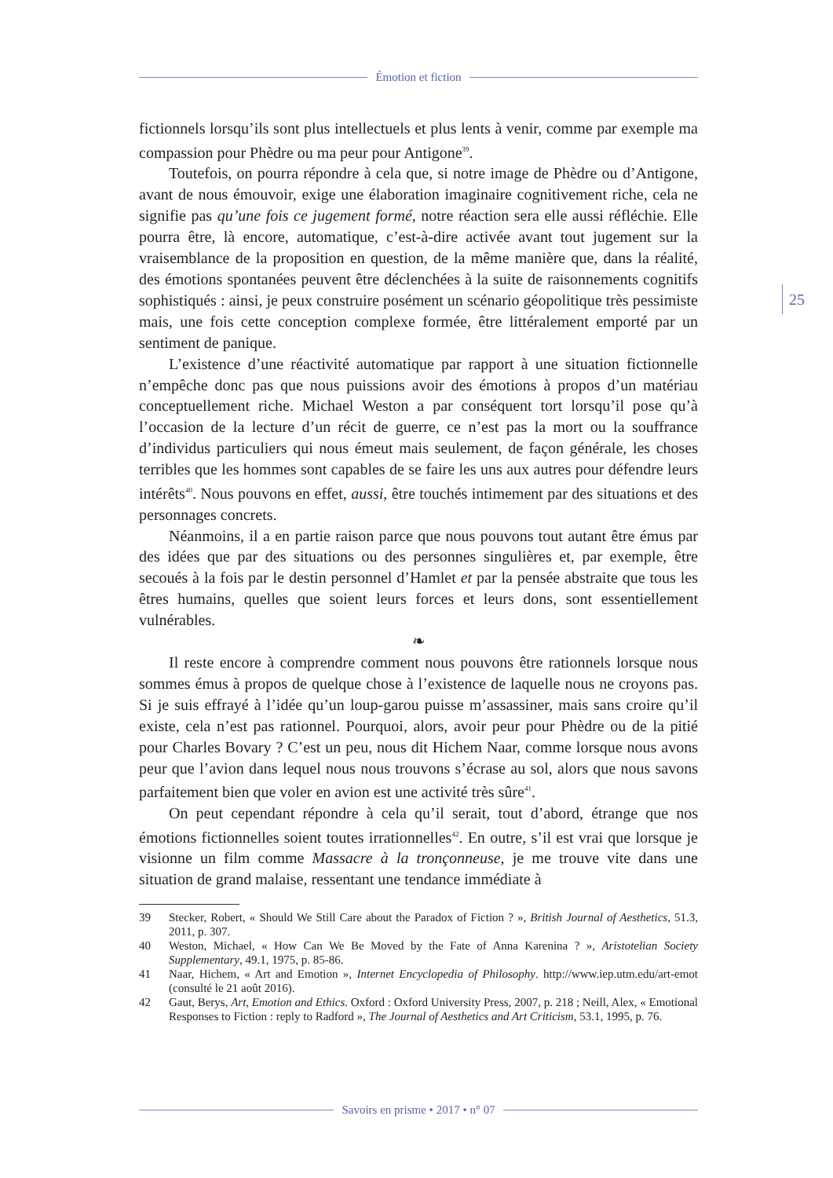Émotion et fiction
25
fictionnels lorsqu’ils sont plus intellectuels et plus lents à venir, comme par exemple ma compassion pour Phèdre ou ma peur pour Antigone<sup>39</sup>.
Toutefois, on pourra répondre à cela que, si notre image de Phèdre ou d’Antigone, avant de nous émouvoir, exige une élaboration imaginaire cognitivement riche, cela ne signifie pas qu’une fois ce jugement formé, notre réaction sera elle aussi réfléchie. Elle pourra être, là encore, automatique, c’est-à-dire activée avant tout jugement sur la vraisemblance de la proposition en question, de la même manière que, dans la réalité, des émotions spontanées peuvent être déclenchées à la suite de raisonnements cognitifs sophistiqués : ainsi, je peux construire posément un scénario géopolitique très pessimiste mais, une fois cette conception complexe formée, être littéralement emporté par un sentiment de panique.
L’existence d’une réactivité automatique par rapport à une situation fictionnelle n’empêche donc pas que nous puissions avoir des émotions à propos d’un matériau conceptuellement riche. Michael Weston a par conséquent tort lorsqu’il pose qu’à l’occasion de la lecture d’un récit de guerre, ce n’est pas la mort ou la souffrance d’individus particuliers qui nous émeut mais seulement, de façon générale, les choses terribles que les hommes sont capables de se faire les uns aux autres pour défendre leurs intérêts<sup>40</sup>. Nous pouvons en effet, aussi, être touchés intimement par des situations et des personnages concrets.
Néanmoins, il a en partie raison parce que nous pouvons tout autant être émus par des idées que par des situations ou des personnes singulières et, par exemple, être secoués à la fois par le destin personnel d’Hamlet et par la pensée abstraite que tous les êtres humains, quelles que soient leurs forces et leurs dons, sont essentiellement vulnérables.
❧
Il reste encore à comprendre comment nous pouvons être rationnels lorsque nous sommes émus à propos de quelque chose à l’existence de laquelle nous ne croyons pas. Si je suis effrayé à l’idée qu’un loup-garou puisse m’assassiner, mais sans croire qu’il existe, cela n’est pas rationnel. Pourquoi, alors, avoir peur pour Phèdre ou de la pitié pour Charles Bovary ? C’est un peu, nous dit Hichem Naar, comme lorsque nous avons peur que l’avion dans lequel nous nous trouvons s’écrase au sol, alors que nous savons parfaitement bien que voler en avion est une activité très sûre<sup>41</sup>.
On peut cependant répondre à cela qu’il serait, tout d’abord, étrange que nos émotions fictionnelles soient toutes irrationnelles<sup>42</sup>. En outre, s’il est vrai que lorsque je visionne un film comme Massacre à la tronçonneuse, je me trouve vite dans une situation de grand malaise, ressentant une tendance immédiate à
39 Stecker, Robert, « Should We Still Care about the Paradox of Fiction ? », British Journal of Aesthetics, 51.3, 2011, p. 307.
40 Weston, Michael, « How Can We Be Moved by the Fate of Anna Karenina ? », Aristotelian Society Supplementary, 49.1, 1975, p. 85-86.
41 Naar, Hichem, « Art and Emotion », Internet Encyclopedia of Philosophy. http://www.iep.utm.edu/art-emot (consulté le 21 août 2016).
42 Gaut, Berys, Art, Emotion and Ethics. Oxford : Oxford University Press, 2007, p. 218 ; Neill, Alex, « Emotional Responses to Fiction : reply to Radford », The Journal of Aesthetics and Art Criticism, 53.1, 1995, p. 76.
Savoirs en prisme • 2017 • n° 07